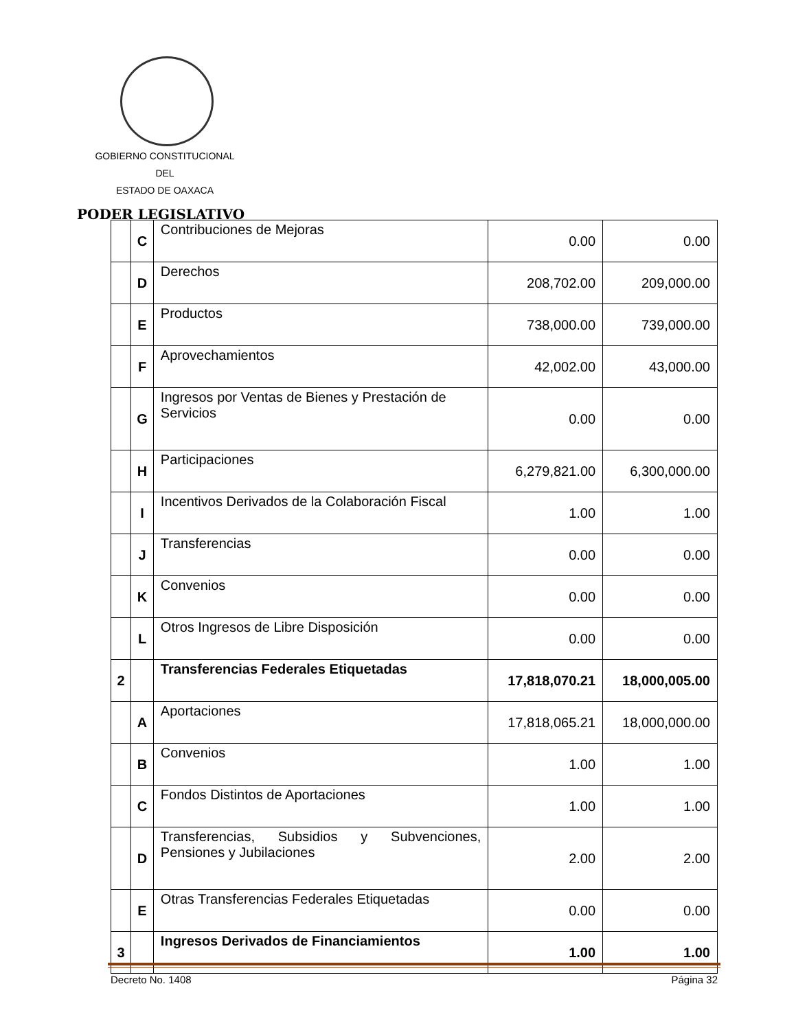GOBIERNO CONSTITUCIONAL
DEL
ESTADO DE OAXACA
PODER LEGISLATIVO
| | C | Contribuciones de Mejoras | 0.00 | 0.00 |
| | D | Derechos | 208,702.00 | 209,000.00 |
| | E | Productos | 738,000.00 | 739,000.00 |
| | F | Aprovechamientos | 42,002.00 | 43,000.00 |
| | G | Ingresos por Ventas de Bienes y Prestación de Servicios | 0.00 | 0.00 |
| | H | Participaciones | 6,279,821.00 | 6,300,000.00 |
| | I | Incentivos Derivados de la Colaboración Fiscal | 1.00 | 1.00 |
| | J | Transferencias | 0.00 | 0.00 |
| | K | Convenios | 0.00 | 0.00 |
| | L | Otros Ingresos de Libre Disposición | 0.00 | 0.00 |
| 2 | | Transferencias Federales Etiquetadas | 17,818,070.21 | 18,000,005.00 |
| | A | Aportaciones | 17,818,065.21 | 18,000,000.00 |
| | B | Convenios | 1.00 | 1.00 |
| | C | Fondos Distintos de Aportaciones | 1.00 | 1.00 |
| | D | Transferencias, Subsidios y Subvenciones, Pensiones y Jubilaciones | 2.00 | 2.00 |
| | E | Otras Transferencias Federales Etiquetadas | 0.00 | 0.00 |
| 3 | | Ingresos Derivados de Financiamientos | 1.00 | 1.00 |
Decreto No. 1408 Página 32